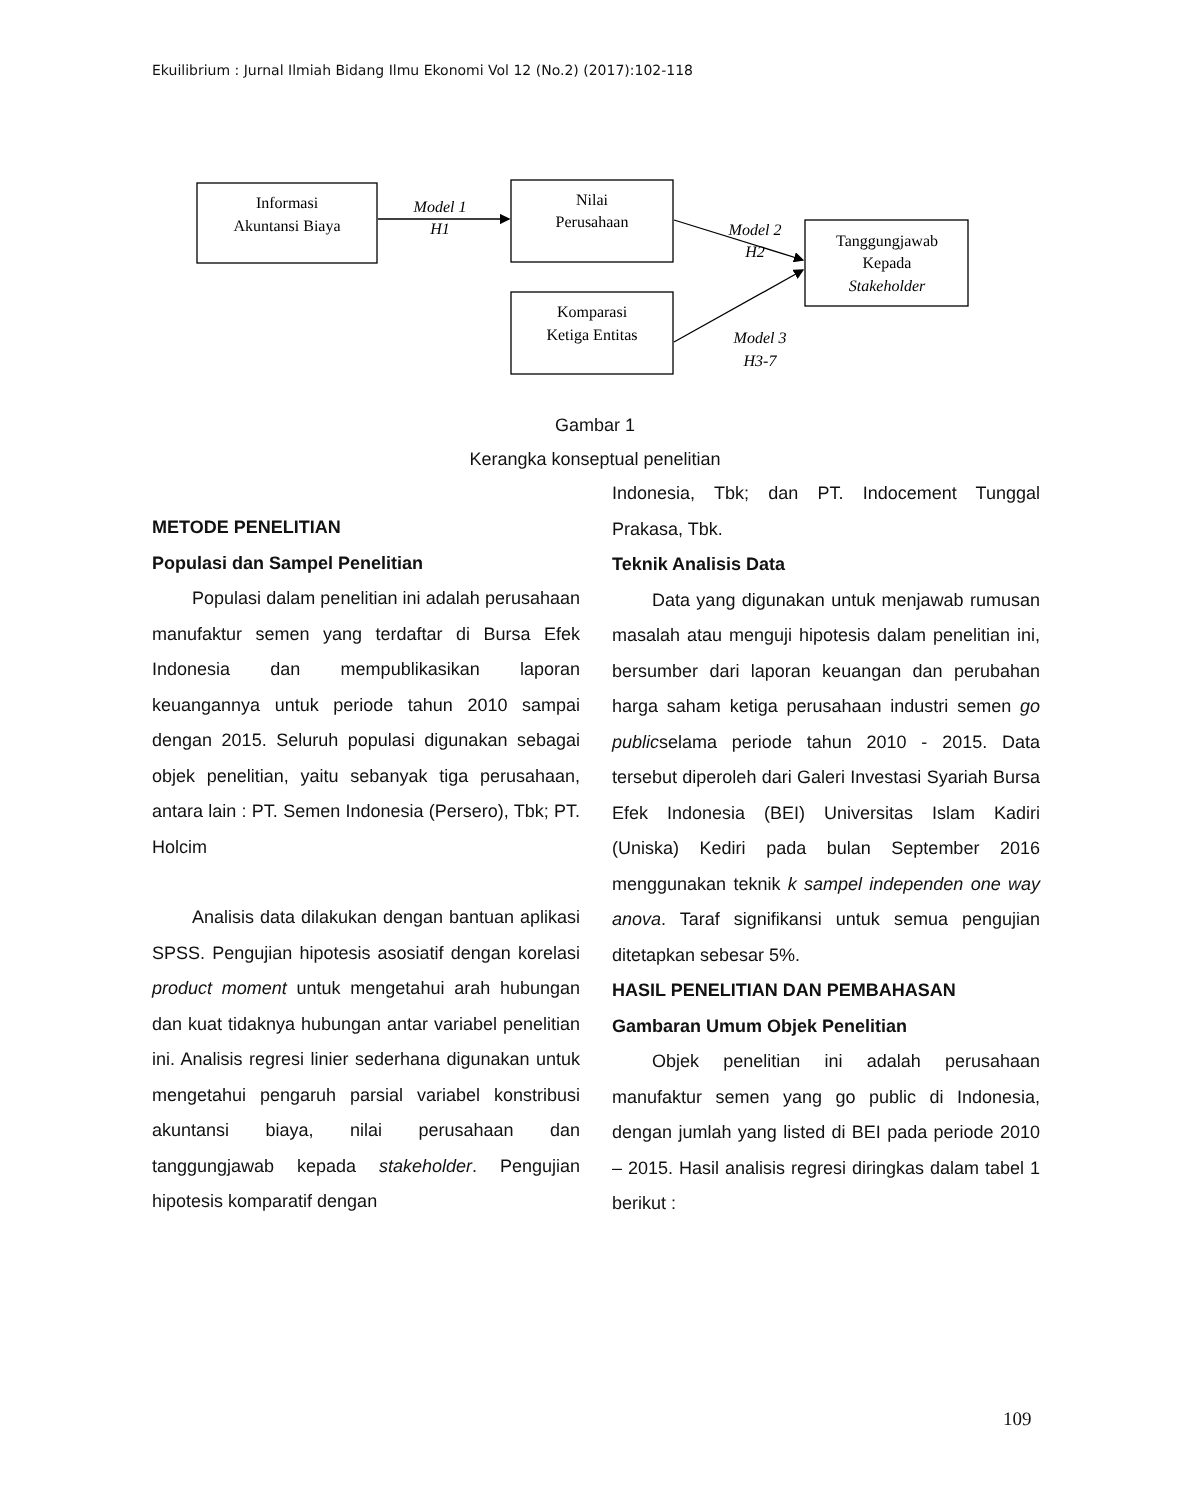Ekuilibrium : Jurnal Ilmiah Bidang Ilmu Ekonomi Vol 12 (No.2) (2017):102-118
Informasi
Akuntansi Biaya
Nilai
Perusahaan
Komparasi
Ketiga Entitas
Tanggungjawab
Kepada
Stakeholder
Model 1
H1
Model 2
H2
Model 3
H3-7
Gambar 1
Kerangka konseptual penelitian
METODE PENELITIAN
Populasi dan Sampel Penelitian
Populasi dalam penelitian ini adalah perusahaan manufaktur semen yang terdaftar di Bursa Efek Indonesia dan mempublikasikan laporan keuangannya untuk periode tahun 2010 sampai dengan 2015. Seluruh populasi digunakan sebagai objek penelitian, yaitu sebanyak tiga perusahaan, antara lain : PT. Semen Indonesia (Persero), Tbk; PT. Holcim
Analisis data dilakukan dengan bantuan aplikasi SPSS. Pengujian hipotesis asosiatif dengan korelasi product moment untuk mengetahui arah hubungan dan kuat tidaknya hubungan antar variabel penelitian ini. Analisis regresi linier sederhana digunakan untuk mengetahui pengaruh parsial variabel konstribusi akuntansi biaya, nilai perusahaan dan tanggungjawab kepada stakeholder. Pengujian hipotesis komparatif dengan
Indonesia, Tbk; dan PT. Indocement Tunggal Prakasa, Tbk.
Teknik Analisis Data
Data yang digunakan untuk menjawab rumusan masalah atau menguji hipotesis dalam penelitian ini, bersumber dari laporan keuangan dan perubahan harga saham ketiga perusahaan industri semen go publicselama periode tahun 2010 - 2015. Data tersebut diperoleh dari Galeri Investasi Syariah Bursa Efek Indonesia (BEI) Universitas Islam Kadiri (Uniska) Kediri pada bulan September 2016 menggunakan teknik k sampel independen one way anova. Taraf signifikansi untuk semua pengujian ditetapkan sebesar 5%.
HASIL PENELITIAN DAN PEMBAHASAN
Gambaran Umum Objek Penelitian
Objek penelitian ini adalah perusahaan manufaktur semen yang go public di Indonesia, dengan jumlah yang listed di BEI pada periode 2010 – 2015. Hasil analisis regresi diringkas dalam tabel 1 berikut :
109